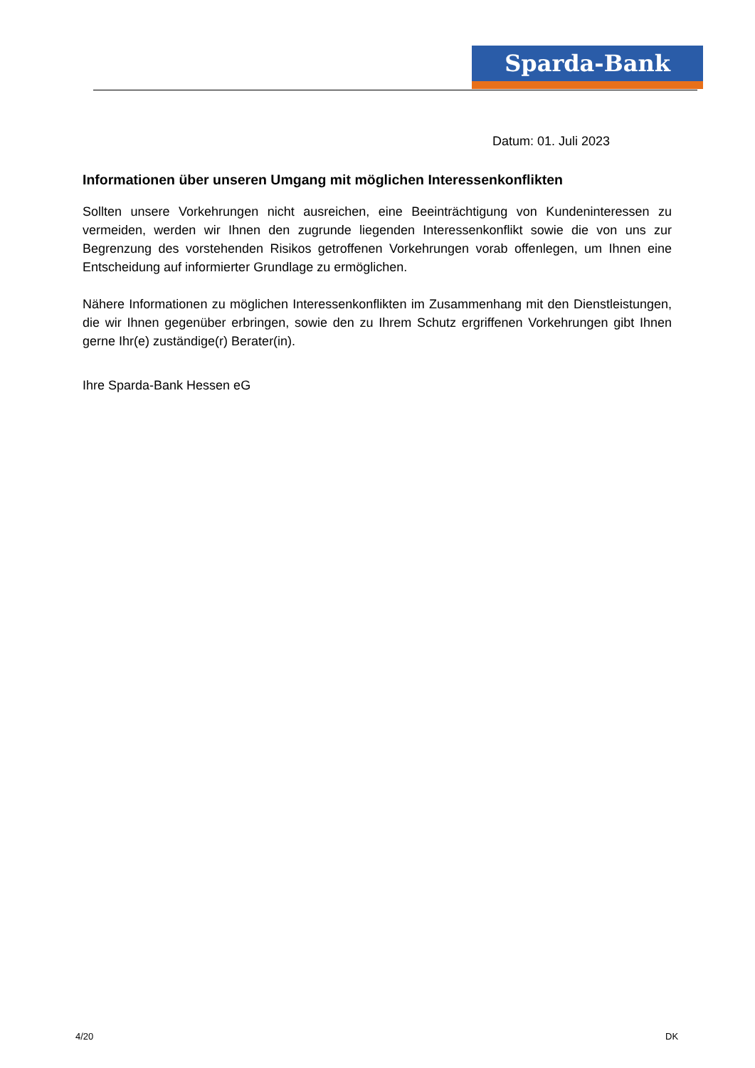Sparda-Bank
Datum: 01. Juli 2023
Informationen über unseren Umgang mit möglichen Interessenkonflikten
Sollten unsere Vorkehrungen nicht ausreichen, eine Beeinträchtigung von Kundeninteressen zu vermeiden, werden wir Ihnen den zugrunde liegenden Interessenkonflikt sowie die von uns zur Begrenzung des vorstehenden Risikos getroffenen Vorkehrungen vorab offenlegen, um Ihnen eine Entscheidung auf informierter Grundlage zu ermöglichen.
Nähere Informationen zu möglichen Interessenkonflikten im Zusammenhang mit den Dienstleistungen, die wir Ihnen gegenüber erbringen, sowie den zu Ihrem Schutz ergriffenen Vorkehrungen gibt Ihnen gerne Ihr(e) zuständige(r) Berater(in).
Ihre Sparda-Bank Hessen eG
4/20 DK